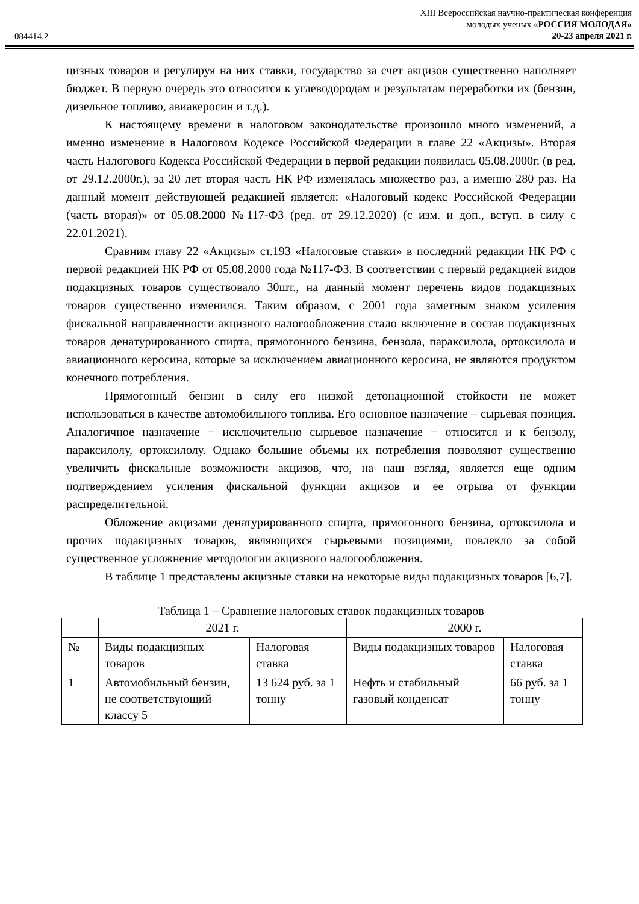084414.2
XIII Всероссийская научно-практическая конференция
молодых ученых «РОССИЯ МОЛОДАЯ»
20-23 апреля 2021 г.
цизных товаров и регулируя на них ставки, государство за счет акцизов существенно наполняет бюджет. В первую очередь это относится к углеводородам и результатам переработки их (бензин, дизельное топливо, авиакеросин и т.д.).
К настоящему времени в налоговом законодательстве произошло много изменений, а именно изменение в Налоговом Кодексе Российской Федерации в главе 22 «Акцизы». Вторая часть Налогового Кодекса Российской Федерации в первой редакции появилась 05.08.2000г. (в ред. от 29.12.2000г.), за 20 лет вторая часть НК РФ изменялась множество раз, а именно 280 раз. На данный момент действующей редакцией является: «Налоговый кодекс Российской Федерации (часть вторая)» от 05.08.2000 №117-ФЗ (ред. от 29.12.2020) (с изм. и доп., вступ. в силу с 22.01.2021).
Сравним главу 22 «Акцизы» ст.193 «Налоговые ставки» в последний редакции НК РФ с первой редакцией НК РФ от 05.08.2000 года №117-ФЗ. В соответствии с первый редакцией видов подакцизных товаров существовало 30шт., на данный момент перечень видов подакцизных товаров существенно изменился. Таким образом, с 2001 года заметным знаком усиления фискальной направленности акцизного налогообложения стало включение в состав подакцизных товаров денатурированного спирта, прямогонного бензина, бензола, параксилола, ортоксилола и авиационного керосина, которые за исключением авиационного керосина, не являются продуктом конечного потребления.
Прямогонный бензин в силу его низкой детонационной стойкости не может использоваться в качестве автомобильного топлива. Его основное назначение – сырьевая позиция. Аналогичное назначение − исключительно сырьевое назначение − относится и к бензолу, параксилолу, ортоксилолу. Однако большие объемы их потребления позволяют существенно увеличить фискальные возможности акцизов, что, на наш взгляд, является еще одним подтверждением усиления фискальной функции акцизов и ее отрыва от функции распределительной.
Обложение акцизами денатурированного спирта, прямогонного бензина, ортоксилола и прочих подакцизных товаров, являющихся сырьевыми позициями, повлекло за собой существенное усложнение методологии акцизного налогообложения.
В таблице 1 представлены акцизные ставки на некоторые виды подакцизных товаров [6,7].
Таблица 1 – Сравнение налоговых ставок подакцизных товаров
| | 2021 г. | | 2000 г. | |
| № | Виды подакцизных товаров | Налоговая ставка | Виды подакцизных товаров | Налоговая ставка |
| 1 | Автомобильный бензин, не соответствующий классу 5 | 13 624 руб. за 1 тонну | Нефть и стабильный газовый конденсат | 66 руб. за 1 тонну |